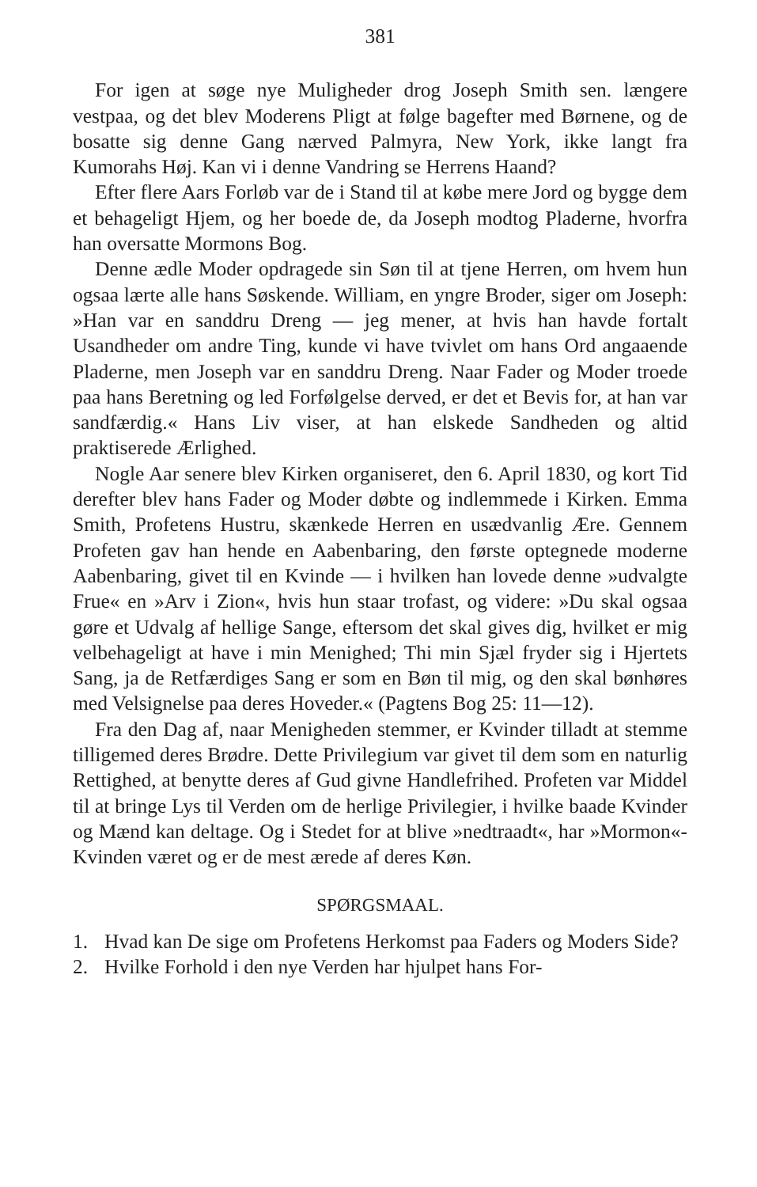381
For igen at søge nye Muligheder drog Joseph Smith sen. længere vestpaa, og det blev Moderens Pligt at følge bagefter med Børnene, og de bosatte sig denne Gang nærved Palmyra, New York, ikke langt fra Kumorahs Høj. Kan vi i denne Vandring se Herrens Haand?
Efter flere Aars Forløb var de i Stand til at købe mere Jord og bygge dem et behageligt Hjem, og her boede de, da Joseph modtog Pladerne, hvorfra han oversatte Mormons Bog.
Denne ædle Moder opdragede sin Søn til at tjene Herren, om hvem hun ogsaa lærte alle hans Søskende. William, en yngre Broder, siger om Joseph: »Han var en sanddru Dreng — jeg mener, at hvis han havde fortalt Usandheder om andre Ting, kunde vi have tvivlet om hans Ord angaaende Pladerne, men Joseph var en sanddru Dreng. Naar Fader og Moder troede paa hans Beretning og led Forfølgelse derved, er det et Bevis for, at han var sandfærdig.« Hans Liv viser, at han elskede Sandheden og altid praktiserede Ærlighed.
Nogle Aar senere blev Kirken organiseret, den 6. April 1830, og kort Tid derefter blev hans Fader og Moder døbte og indlemmede i Kirken. Emma Smith, Profetens Hustru, skænkede Herren en usædvanlig Ære. Gennem Profeten gav han hende en Aabenbaring, den første optegnede moderne Aabenbaring, givet til en Kvinde — i hvilken han lovede denne »udvalgte Frue« en »Arv i Zion«, hvis hun staar trofast, og videre: »Du skal ogsaa gøre et Udvalg af hellige Sange, eftersom det skal gives dig, hvilket er mig velbehageligt at have i min Menighed; Thi min Sjæl fryder sig i Hjertets Sang, ja de Retfærdiges Sang er som en Bøn til mig, og den skal bønhøres med Velsignelse paa deres Hoveder.« (Pagtens Bog 25: 11—12).
Fra den Dag af, naar Menigheden stemmer, er Kvinder tilladt at stemme tilligemed deres Brødre. Dette Privilegium var givet til dem som en naturlig Rettighed, at benytte deres af Gud givne Handlefrihed. Profeten var Middel til at bringe Lys til Verden om de herlige Privilegier, i hvilke baade Kvinder og Mænd kan deltage. Og i Stedet for at blive »nedtraadt«, har »Mormon«-Kvinden været og er de mest ærede af deres Køn.
SPØRGSMAAL.
1. Hvad kan De sige om Profetens Herkomst paa Faders og Moders Side?
2. Hvilke Forhold i den nye Verden har hjulpet hans For-